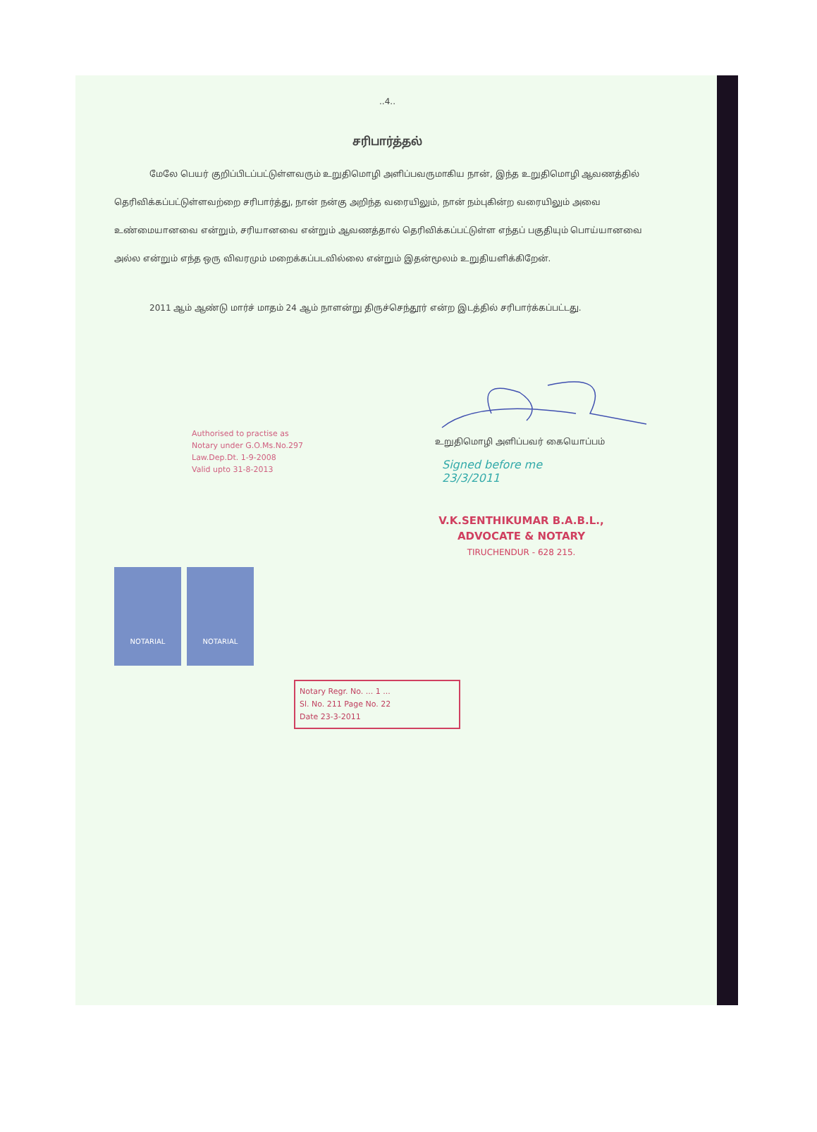..4..
சரிபார்த்தல்
மேலே பெயர் குறிப்பிடப்பட்டுள்ளவரும் உறுதிமொழி அளிப்பவருமாகிய நான், இந்த உறுதிமொழி ஆவணத்தில் தெரிவிக்கப்பட்டுள்ளவற்றை சரிபார்த்து, நான் நன்கு அறிந்த வரையிலும், நான் நம்புகின்ற வரையிலும் அவை உண்மையானவை என்றும், சரியானவை என்றும் ஆவணத்தால் தெரிவிக்கப்பட்டுள்ள எந்தப் பகுதியும் பொய்யானவை அல்ல என்றும் எந்த ஒரு விவரமும் மறைக்கப்படவில்லை என்றும் இதன்மூலம் உறுதியளிக்கிறேன்.
2011 ஆம் ஆண்டு மார்ச் மாதம் 24 ஆம் நாளன்று திருச்செந்தூர் என்ற இடத்தில் சரிபார்க்கப்பட்டது.
Authorised to practise as
Notary under G.O.Ms.No.297
Law.Dep.Dt. 1-9-2008
Valid upto 31-8-2013
உறுதிமொழி அளிப்பவர் கையொப்பம்
Signed before me
23/3/2011
V.K.SENTHIKUMAR B.A.B.L.,
ADVOCATE & NOTARY
TIRUCHENDUR - 628 215.
NOTARIAL NOTARIAL
Notary Regr. No. ... 1 ...
Sl. No. 211 Page No. 22
Date 23-3-2011